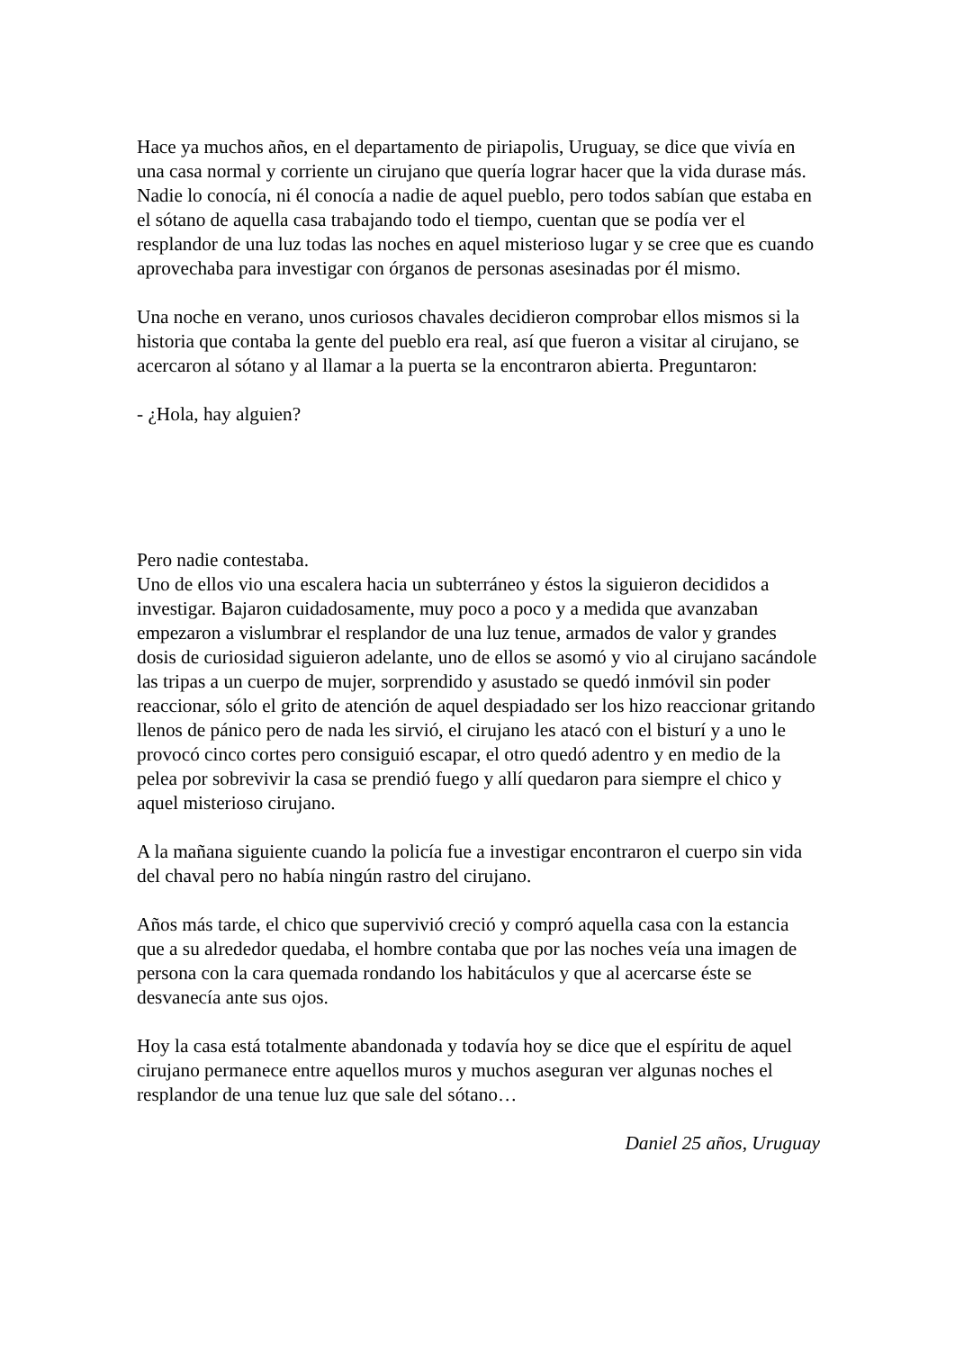Hace ya muchos años, en el departamento de piriapolis, Uruguay, se dice que vivía en una casa normal y corriente un cirujano que quería lograr hacer que la vida durase más. Nadie lo conocía, ni él conocía a nadie de aquel pueblo, pero todos sabían que estaba en el sótano de aquella casa trabajando todo el tiempo, cuentan que se podía ver el resplandor de una luz todas las noches en aquel misterioso lugar y se cree que es cuando aprovechaba para investigar con órganos de personas asesinadas por él mismo.
Una noche en verano, unos curiosos chavales decidieron comprobar ellos mismos si la historia que contaba la gente del pueblo era real, así que fueron a visitar al cirujano, se acercaron al sótano y al llamar a la puerta se la encontraron abierta. Preguntaron:
- ¿Hola, hay alguien?
Pero nadie contestaba.
Uno de ellos vio una escalera hacia un subterráneo y éstos la siguieron decididos a investigar. Bajaron cuidadosamente, muy poco a poco y a medida que avanzaban empezaron a vislumbrar el resplandor de una luz tenue, armados de valor y grandes dosis de curiosidad siguieron adelante, uno de ellos se asomó y vio al cirujano sacándole las tripas a un cuerpo de mujer, sorprendido y asustado se quedó inmóvil sin poder reaccionar, sólo el grito de atención de aquel despiadado ser los hizo reaccionar gritando llenos de pánico pero de nada les sirvió, el cirujano les atacó con el bisturí y a uno le provocó cinco cortes pero consiguió escapar, el otro quedó adentro y en medio de la pelea por sobrevivir la casa se prendió fuego y allí quedaron para siempre el chico y aquel misterioso cirujano.
A la mañana siguiente cuando la policía fue a investigar encontraron el cuerpo sin vida del chaval pero no había ningún rastro del cirujano.
Años más tarde, el chico que supervivió creció y compró aquella casa con la estancia que a su alrededor quedaba, el hombre contaba que por las noches veía una imagen de persona con la cara quemada rondando los habitáculos y que al acercarse éste se desvanecía ante sus ojos.
Hoy la casa está totalmente abandonada y todavía hoy se dice que el espíritu de aquel cirujano permanece entre aquellos muros y muchos aseguran ver algunas noches el resplandor de una tenue luz que sale del sótano…
Daniel 25 años, Uruguay